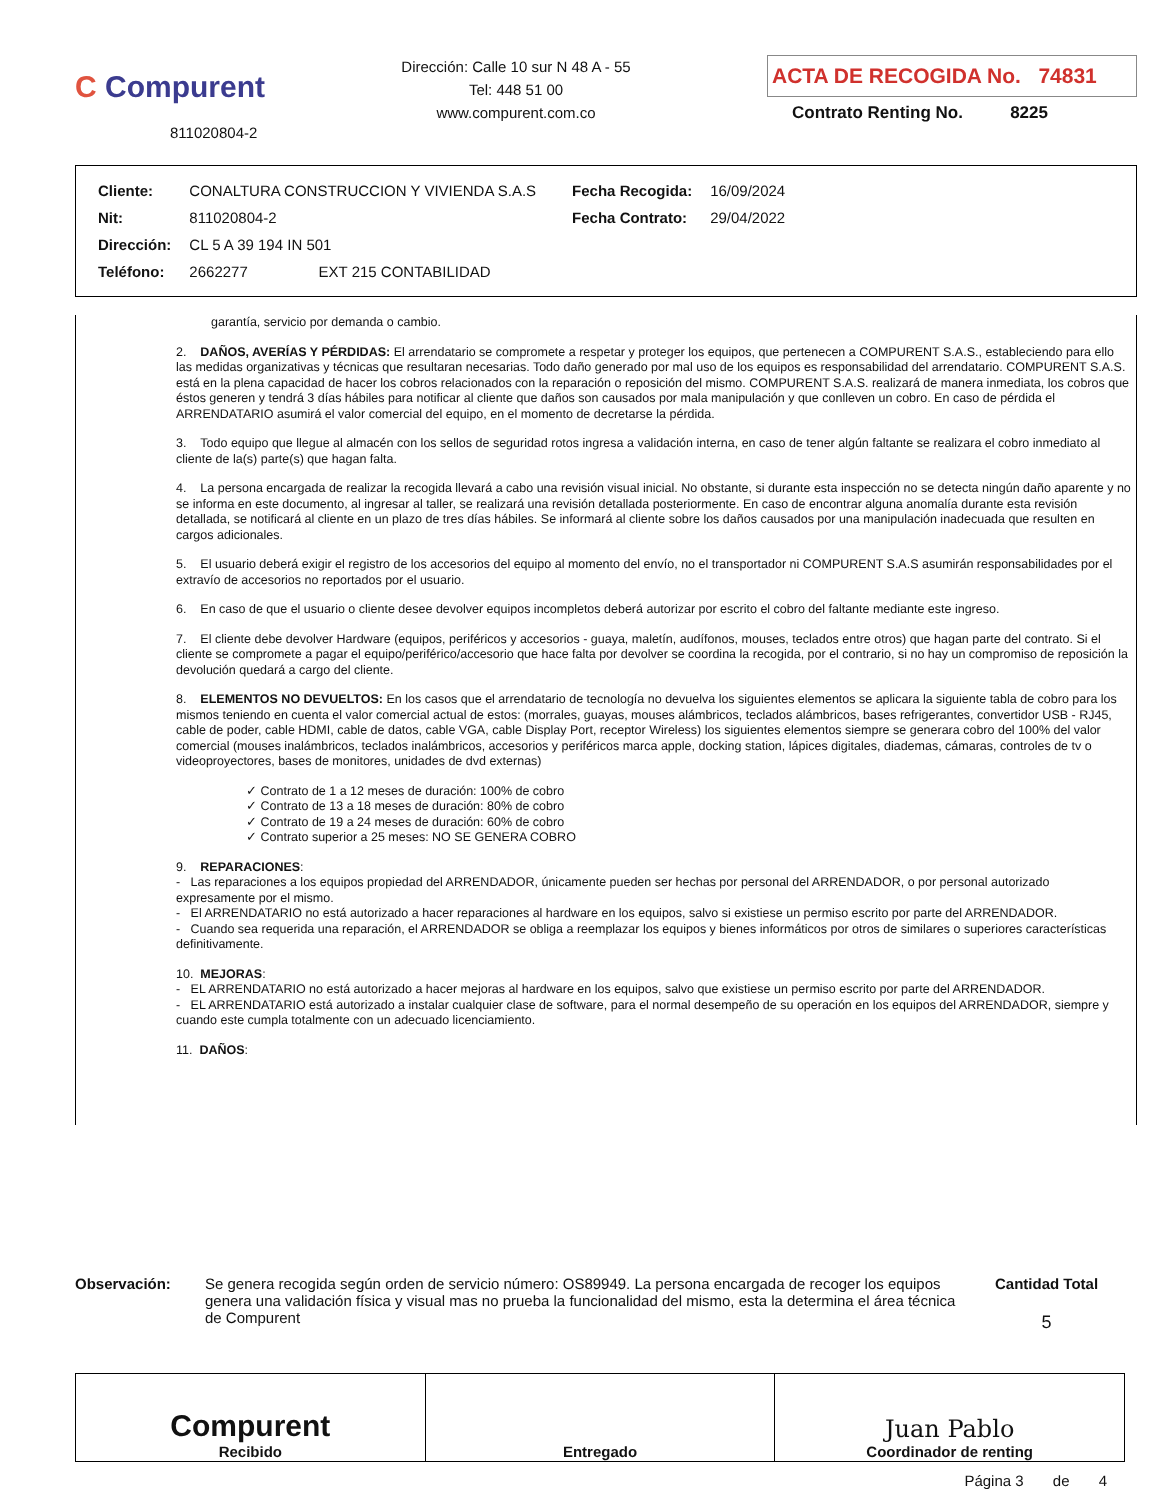C Compurent
811020804-2
Dirección: Calle 10 sur N 48 A - 55
Tel: 448 51 00
www.compurent.com.co
ACTA DE RECOGIDA No. 74831
Contrato Renting No. 8225
| Cliente: | CONALTURA CONSTRUCCION Y VIVIENDA S.A.S | | Fecha Recogida: | 16/09/2024 |
| Nit: | 811020804-2 | | Fecha Contrato: | 29/04/2022 |
| Dirección: | CL 5 A 39 194 IN 501 | | | |
| Teléfono: | 2662277 EXT 215 CONTABILIDAD | | | |
garantía, servicio por demanda o cambio.
2. DAÑOS, AVERÍAS Y PÉRDIDAS: El arrendatario se compromete a respetar y proteger los equipos, que pertenecen a COMPURENT S.A.S., estableciendo para ello las medidas organizativas y técnicas que resultaran necesarias. Todo daño generado por mal uso de los equipos es responsabilidad del arrendatario. COMPURENT S.A.S. está en la plena capacidad de hacer los cobros relacionados con la reparación o reposición del mismo. COMPURENT S.A.S. realizará de manera inmediata, los cobros que éstos generen y tendrá 3 días hábiles para notificar al cliente que daños son causados por mala manipulación y que conlleven un cobro. En caso de pérdida el ARRENDATARIO asumirá el valor comercial del equipo, en el momento de decretarse la pérdida.
3. Todo equipo que llegue al almacén con los sellos de seguridad rotos ingresa a validación interna, en caso de tener algún faltante se realizara el cobro inmediato al cliente de la(s) parte(s) que hagan falta.
4. La persona encargada de realizar la recogida llevará a cabo una revisión visual inicial. No obstante, si durante esta inspección no se detecta ningún daño aparente y no se informa en este documento, al ingresar al taller, se realizará una revisión detallada posteriormente. En caso de encontrar alguna anomalía durante esta revisión detallada, se notificará al cliente en un plazo de tres días hábiles. Se informará al cliente sobre los daños causados por una manipulación inadecuada que resulten en cargos adicionales.
5. El usuario deberá exigir el registro de los accesorios del equipo al momento del envío, no el transportador ni COMPURENT S.A.S asumirán responsabilidades por el extravío de accesorios no reportados por el usuario.
6. En caso de que el usuario o cliente desee devolver equipos incompletos deberá autorizar por escrito el cobro del faltante mediante este ingreso.
7. El cliente debe devolver Hardware (equipos, periféricos y accesorios - guaya, maletín, audífonos, mouses, teclados entre otros) que hagan parte del contrato. Si el cliente se compromete a pagar el equipo/periférico/accesorio que hace falta por devolver se coordina la recogida, por el contrario, si no hay un compromiso de reposición la devolución quedará a cargo del cliente.
8. ELEMENTOS NO DEVUELTOS: En los casos que el arrendatario de tecnología no devuelva los siguientes elementos se aplicara la siguiente tabla de cobro para los mismos teniendo en cuenta el valor comercial actual de estos: (morrales, guayas, mouses alámbricos, teclados alámbricos, bases refrigerantes, convertidor USB - RJ45, cable de poder, cable HDMI, cable de datos, cable VGA, cable Display Port, receptor Wireless) los siguientes elementos siempre se generara cobro del 100% del valor comercial (mouses inalámbricos, teclados inalámbricos, accesorios y periféricos marca apple, docking station, lápices digitales, diademas, cámaras, controles de tv o videoproyectores, bases de monitores, unidades de dvd externas)
✓ Contrato de 1 a 12 meses de duración: 100% de cobro
✓ Contrato de 13 a 18 meses de duración: 80% de cobro
✓ Contrato de 19 a 24 meses de duración: 60% de cobro
✓ Contrato superior a 25 meses: NO SE GENERA COBRO
9. REPARACIONES:
- Las reparaciones a los equipos propiedad del ARRENDADOR, únicamente pueden ser hechas por personal del ARRENDADOR, o por personal autorizado expresamente por el mismo.
- El ARRENDATARIO no está autorizado a hacer reparaciones al hardware en los equipos, salvo si existiese un permiso escrito por parte del ARRENDADOR.
- Cuando sea requerida una reparación, el ARRENDADOR se obliga a reemplazar los equipos y bienes informáticos por otros de similares o superiores características definitivamente.
10. MEJORAS:
- EL ARRENDATARIO no está autorizado a hacer mejoras al hardware en los equipos, salvo que existiese un permiso escrito por parte del ARRENDADOR.
- EL ARRENDATARIO está autorizado a instalar cualquier clase de software, para el normal desempeño de su operación en los equipos del ARRENDADOR, siempre y cuando este cumpla totalmente con un adecuado licenciamiento.
11. DAÑOS:
Observación: Se genera recogida según orden de servicio número: OS89949. La persona encargada de recoger los equipos genera una validación física y visual mas no prueba la funcionalidad del mismo, esta la determina el área técnica de Compurent
Cantidad Total
5
| Compurent Recibido | Entregado | Juan Pablo Coordinador de renting |
Página 3 de 4